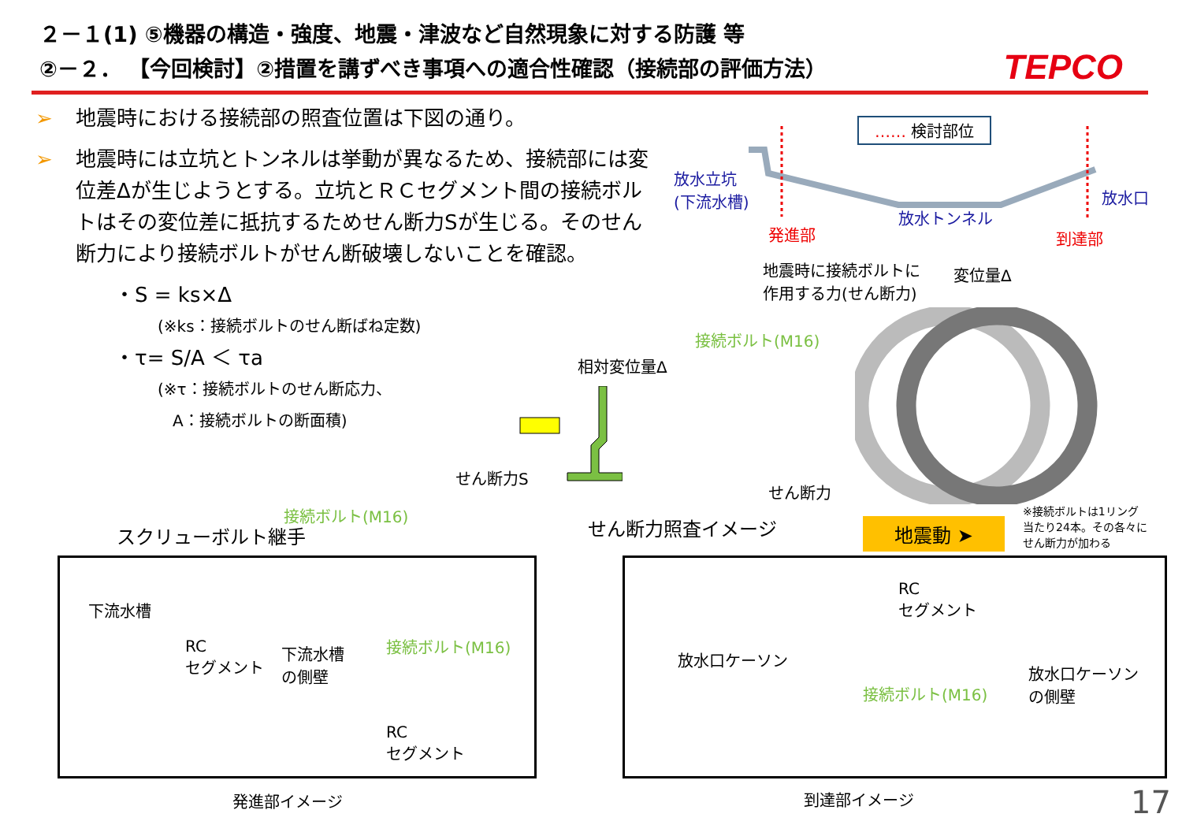２－１(1) ⑤機器の構造・強度、地震・津波など自然現象に対する防護 等
②－２． 【今回検討】②措置を講ずべき事項への適合性確認（接続部の評価方法）
TEPCO
➢ 地震時における接続部の照査位置は下図の通り。
➢ 地震時には立坑とトンネルは挙動が異なるため、接続部には変位差Δが生じようとする。立坑とＲＣセグメント間の接続ボルトはその変位差に抵抗するためせん断力Sが生じる。そのせん断力により接続ボルトがせん断破壊しないことを確認。
・S = ks×Δ
(※ks：接続ボルトのせん断ばね定数)
・τ= S/A ＜ τa
(※τ：接続ボルトのせん断応力、
A：接続ボルトの断面積)
…… 検討部位
放水立坑
(下流水槽)
発進部
放水トンネル
放水口
到達部
地震時に接続ボルトに
作用する力(せん断力)
変位量Δ
接続ボルト(M16)
相対変位量Δ
せん断力S
せん断力
接続ボルト(M16)
スクリューボルト継手 せん断力照査イメージ 地震動 ➤
※接続ボルトは1リング
当たり24本。その各々に
せん断力が加わる
下流水槽
RC
セグメント
下流水槽
の側壁
接続ボルト(M16)
RC
セグメント
発進部イメージ
RC
セグメント
放水口ケーソン
放水口ケーソン
の側壁
接続ボルト(M16)
到達部イメージ 17